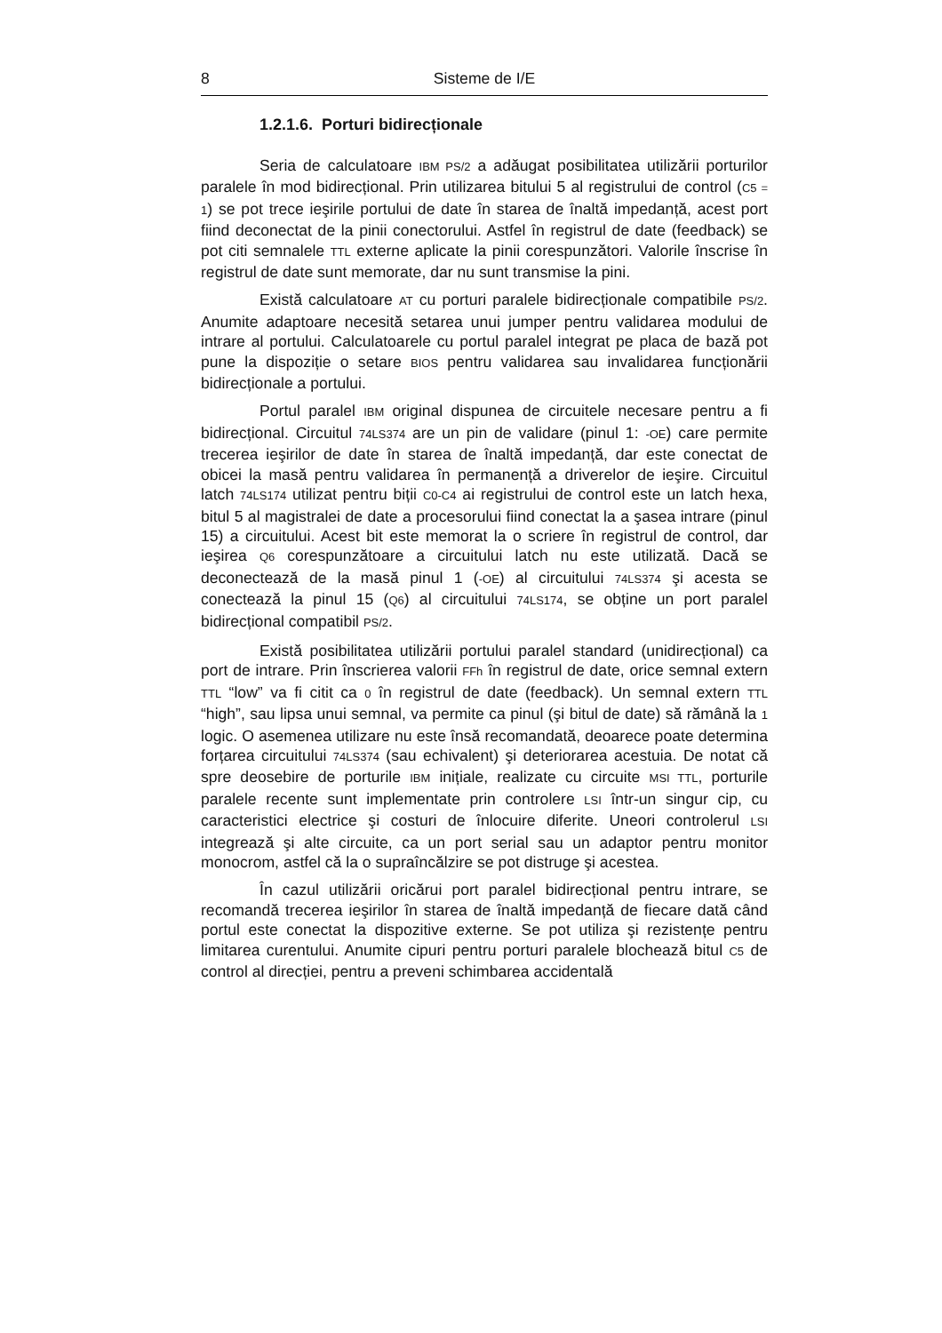8 Sisteme de I/E
1.2.1.6. Porturi bidirecționale
Seria de calculatoare IBM PS/2 a adăugat posibilitatea utilizării porturilor paralele în mod bidirecțional. Prin utilizarea bitului 5 al registrului de control (C5 = 1) se pot trece ieşirile portului de date în starea de înaltă impedanță, acest port fiind deconectat de la pinii conectorului. Astfel în registrul de date (feedback) se pot citi semnalele TTL externe aplicate la pinii corespunzători. Valorile înscrise în registrul de date sunt memorate, dar nu sunt transmise la pini.
Există calculatoare AT cu porturi paralele bidirecționale compatibile PS/2. Anumite adaptoare necesită setarea unui jumper pentru validarea modului de intrare al portului. Calculatoarele cu portul paralel integrat pe placa de bază pot pune la dispoziție o setare BIOS pentru validarea sau invalidarea funcționării bidirecționale a portului.
Portul paralel IBM original dispunea de circuitele necesare pentru a fi bidirecțional. Circuitul 74LS374 are un pin de validare (pinul 1: -OE) care permite trecerea ieşirilor de date în starea de înaltă impedanță, dar este conectat de obicei la masă pentru validarea în permanență a driverelor de ieşire. Circuitul latch 74LS174 utilizat pentru biții C0-C4 ai registrului de control este un latch hexa, bitul 5 al magistralei de date a procesorului fiind conectat la a şasea intrare (pinul 15) a circuitului. Acest bit este memorat la o scriere în registrul de control, dar ieşirea Q6 corespunzătoare a circuitului latch nu este utilizată. Dacă se deconectează de la masă pinul 1 (-OE) al circuitului 74LS374 şi acesta se conectează la pinul 15 (Q6) al circuitului 74LS174, se obține un port paralel bidirecțional compatibil PS/2.
Există posibilitatea utilizării portului paralel standard (unidirecțional) ca port de intrare. Prin înscrierea valorii FFh în registrul de date, orice semnal extern TTL “low” va fi citit ca 0 în registrul de date (feedback). Un semnal extern TTL “high”, sau lipsa unui semnal, va permite ca pinul (şi bitul de date) să rămână la 1 logic. O asemenea utilizare nu este însă recomandată, deoarece poate determina forțarea circuitului 74LS374 (sau echivalent) şi deteriorarea acestuia. De notat că spre deosebire de porturile IBM inițiale, realizate cu circuite MSI TTL, porturile paralele recente sunt implementate prin controlere LSI într-un singur cip, cu caracteristici electrice şi costuri de înlocuire diferite. Uneori controlerul LSI integrează şi alte circuite, ca un port serial sau un adaptor pentru monitor monocrom, astfel că la o supraîncălzire se pot distruge şi acestea.
În cazul utilizării oricărui port paralel bidirecțional pentru intrare, se recomandă trecerea ieşirilor în starea de înaltă impedanță de fiecare dată când portul este conectat la dispozitive externe. Se pot utiliza şi rezistențe pentru limitarea curentului. Anumite cipuri pentru porturi paralele blochează bitul C5 de control al direcției, pentru a preveni schimbarea accidentală